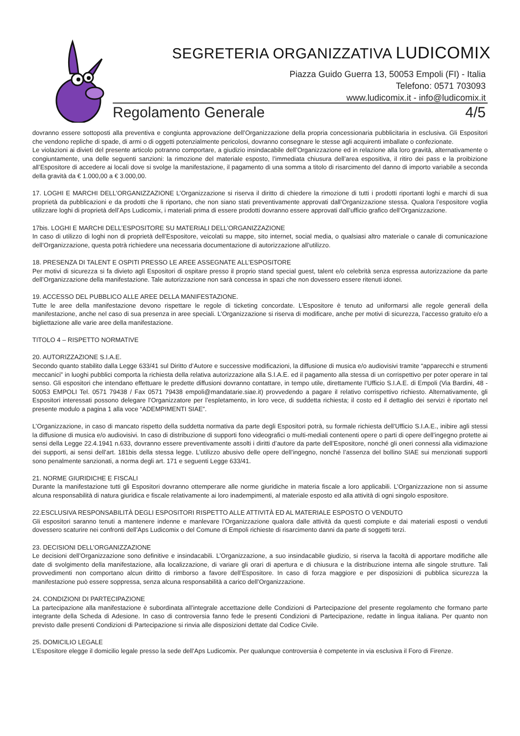SEGRETERIA ORGANIZZATIVA LUDICOMIX
Piazza Guido Guerra 13, 50053 Empoli (FI) - Italia
Telefono: 0571 703093
www.ludicomix.it - info@ludicomix.it
Regolamento Generale 4/5
dovranno essere sottoposti alla preventiva e congiunta approvazione dell’Organizzazione della propria concessionaria pubblicitaria in esclusiva. Gli Espositori che vendono repliche di spade, di armi o di oggetti potenzialmente pericolosi, dovranno consegnare le stesse agli acquirenti imballate o confezionate.
Le violazioni ai divieti del presente articolo potranno comportare, a giudizio insindacabile dell’Organizzazione ed in relazione alla loro gravità, alternativamente o congiuntamente, una delle seguenti sanzioni: la rimozione del materiale esposto, l’immediata chiusura dell’area espositiva, il ritiro dei pass e la proibizione all’Espositore di accedere ai locali dove si svolge la manifestazione, il pagamento di una somma a titolo di risarcimento del danno di importo variabile a seconda della gravità da € 1.000,00 a € 3.000,00.
17. LOGHI E MARCHI DELL’ORGANIZZAZIONE L’Organizzazione si riserva il diritto di chiedere la rimozione di tutti i prodotti riportanti loghi e marchi di sua proprietà da pubblicazioni e da prodotti che li riportano, che non siano stati preventivamente approvati dall’Organizzazione stessa. Qualora l’espositore voglia utilizzare loghi di proprietà dell’Aps Ludicomix, i materiali prima di essere prodotti dovranno essere approvati dall’ufficio grafico dell’Organizzazione.
17bis. LOGHI E MARCHI DELL’ESPOSITORE SU MATERIALI DELL’ORGANIZZAZIONE
In caso di utilizzo di loghi non di proprietà dell’Espositore, veicolati su mappe, sito internet, social media, o qualsiasi altro materiale o canale di comunicazione dell’Organizzazione, questa potrà richiedere una necessaria documentazione di autorizzazione all’utilizzo.
18. PRESENZA DI TALENT E OSPITI PRESSO LE AREE ASSEGNATE ALL’ESPOSITORE
Per motivi di sicurezza si fa divieto agli Espositori di ospitare presso il proprio stand special guest, talent e/o celebrità senza espressa autorizzazione da parte dell’Organizzazione della manifestazione. Tale autorizzazione non sarà concessa in spazi che non dovessero essere ritenuti idonei.
19. ACCESSO DEL PUBBLICO ALLE AREE DELLA MANIFESTAZIONE.
Tutte le aree della manifestazione devono rispettare le regole di ticketing concordate. L’Espositore è tenuto ad uniformarsi alle regole generali della manifestazione, anche nel caso di sua presenza in aree speciali. L’Organizzazione si riserva di modificare, anche per motivi di sicurezza, l’accesso gratuito e/o a bigliettazione alle varie aree della manifestazione.
TITOLO 4 – RISPETTO NORMATIVE
20. AUTORIZZAZIONE S.I.A.E.
Secondo quanto stabilito dalla Legge 633/41 sul Diritto d’Autore e successive modificazioni, la diffusione di musica e/o audiovisivi tramite “apparecchi e strumenti meccanici” in luoghi pubblici comporta la richiesta della relativa autorizzazione alla S.I.A.E. ed il pagamento alla stessa di un corrispettivo per poter operare in tal senso. Gli espositori che intendano effettuare le predette diffusioni dovranno contattare, in tempo utile, direttamente l’Ufficio S.I.A.E. di Empoli (Via Bardini, 48 - 50053 EMPOLI Tel. 0571 79438 / Fax 0571 79438 empoli@mandatarie.siae.it) provvedendo a pagare il relativo corrispettivo richiesto. Alternativamente, gli Espositori interessati possono delegare l’Organizzatore per l’espletamento, in loro vece, di suddetta richiesta; il costo ed il dettaglio dei servizi è riportato nel presente modulo a pagina 1 alla voce “ADEMPIMENTI SIAE”.
L’Organizzazione, in caso di mancato rispetto della suddetta normativa da parte degli Espositori potrà, su formale richiesta dell’Ufficio S.I.A.E., inibire agli stessi la diffusione di musica e/o audiovisivi. In caso di distribuzione di supporti fono videografici o multi-mediali contenenti opere o parti di opere dell’ingegno protette ai sensi della Legge 22.4.1941 n.633, dovranno essere preventivamente assolti i diritti d’autore da parte dell’Espositore, nonché gli oneri connessi alla vidimazione dei supporti, ai sensi dell’art. 181bis della stessa legge. L’utilizzo abusivo delle opere dell’ingegno, nonché l’assenza del bollino SIAE sui menzionati supporti sono penalmente sanzionati, a norma degli art. 171 e seguenti Legge 633/41.
21. NORME GIURIDICHE E FISCALI
Durante la manifestazione tutti gli Espositori dovranno ottemperare alle norme giuridiche in materia fiscale a loro applicabili. L’Organizzazione non si assume alcuna responsabilità di natura giuridica e fiscale relativamente ai loro inadempimenti, al materiale esposto ed alla attività di ogni singolo espositore.
22.ESCLUSIVA RESPONSABILITÀ DEGLI ESPOSITORI RISPETTO ALLE ATTIVITÀ ED AL MATERIALE ESPOSTO O VENDUTO
Gli espositori saranno tenuti a mantenere indenne e manlevare l’Organizzazione qualora dalle attività da questi compiute e dai materiali esposti o venduti dovessero scaturire nei confronti dell’Aps Ludicomix o del Comune di Empoli richieste di risarcimento danni da parte di soggetti terzi.
23. DECISIONI DELL’ORGANIZZAZIONE
Le decisioni dell’Organizzazione sono definitive e insindacabili. L’Organizzazione, a suo insindacabile giudizio, si riserva la facoltà di apportare modifiche alle date di svolgimento della manifestazione, alla localizzazione, di variare gli orari di apertura e di chiusura e la distribuzione interna alle singole strutture. Tali provvedimenti non comportano alcun diritto di rimborso a favore dell’Espositore. In caso di forza maggiore e per disposizioni di pubblica sicurezza la manifestazione può essere soppressa, senza alcuna responsabilità a carico dell’Organizzazione.
24. CONDIZIONI DI PARTECIPAZIONE
La partecipazione alla manifestazione è subordinata all’integrale accettazione delle Condizioni di Partecipazione del presente regolamento che formano parte integrante della Scheda di Adesione. In caso di controversia fanno fede le presenti Condizioni di Partecipazione, redatte in lingua italiana. Per quanto non previsto dalle presenti Condizioni di Partecipazione si rinvia alle disposizioni dettate dal Codice Civile.
25. DOMICILIO LEGALE
L’Espositore elegge il domicilio legale presso la sede dell’Aps Ludicomix. Per qualunque controversia è competente in via esclusiva il Foro di Firenze.